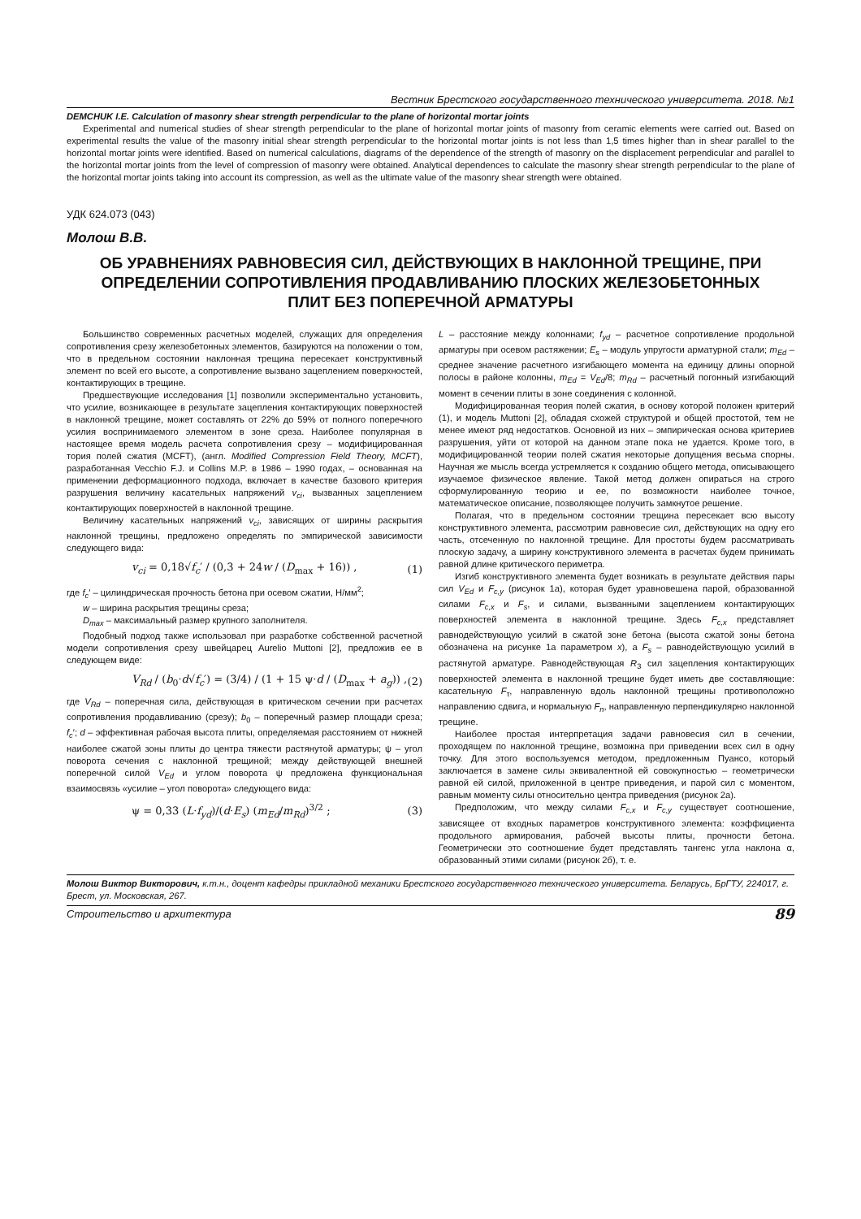Вестник Брестского государственного технического университета. 2018. №1
DEMCHUK I.E. Calculation of masonry shear strength perpendicular to the plane of horizontal mortar joints
Experimental and numerical studies of shear strength perpendicular to the plane of horizontal mortar joints of masonry from ceramic elements were carried out. Based on experimental results the value of the masonry initial shear strength perpendicular to the horizontal mortar joints is not less than 1,5 times higher than in shear parallel to the horizontal mortar joints were identified. Based on numerical calculations, diagrams of the dependence of the strength of masonry on the displacement perpendicular and parallel to the horizontal mortar joints from the level of compression of masonry were obtained. Analytical dependences to calculate the masonry shear strength perpendicular to the plane of the horizontal mortar joints taking into account its compression, as well as the ultimate value of the masonry shear strength were obtained.
УДК 624.073 (043)
Молош В.В.
ОБ УРАВНЕНИЯХ РАВНОВЕСИЯ СИЛ, ДЕЙСТВУЮЩИХ В НАКЛОННОЙ ТРЕЩИНЕ, ПРИ ОПРЕДЕЛЕНИИ СОПРОТИВЛЕНИЯ ПРОДАВЛИВАНИЮ ПЛОСКИХ ЖЕЛЕЗОБЕТОННЫХ ПЛИТ БЕЗ ПОПЕРЕЧНОЙ АРМАТУРЫ
Большинство современных расчетных моделей, служащих для определения сопротивления срезу железобетонных элементов, базируются на положении о том, что в предельном состоянии наклонная трещина пересекает конструктивный элемент по всей его высоте, а сопротивление вызвано зацеплением поверхностей, контактирующих в трещине.
Предшествующие исследования [1] позволили экспериментально установить, что усилие, возникающее в результате зацепления контактирующих поверхностей в наклонной трещине, может составлять от 22% до 59% от полного поперечного усилия воспринимаемого элементом в зоне среза. Наиболее популярная в настоящее время модель расчета сопротивления срезу – модифицированная тория полей сжатия (MCFT), (англ. Modified Compression Field Theory, MCFT), разработанная Vecchio F.J. и Collins M.P. в 1986 – 1990 годах, – основанная на применении деформационного подхода, включает в качестве базового критерия разрушения величину касательных напряжений v<sub>ci</sub>, вызванных зацеплением контактирующих поверхностей в наклонной трещине.
Величину касательных напряжений v<sub>ci</sub>, зависящих от ширины раскрытия наклонной трещины, предложено определять по эмпирической зависимости следующего вида:
v<sub>ci</sub> = 0,18√f<sub>c</sub>′ / (0,3 + 24w / (D<sub>max</sub> + 16)) , (1)
где f<sub>c</sub>′ – цилиндрическая прочность бетона при осевом сжатии, Н/мм<sup>2</sup>;
w – ширина раскрытия трещины среза;
D<sub>max</sub> – максимальный размер крупного заполнителя.
Подобный подход также использовал при разработке собственной расчетной модели сопротивления срезу швейцарец Aurelio Muttoni [2], предложив ее в следующем виде:
V<sub>Rd</sub> / (b<sub>0</sub>·d√f<sub>c</sub>′) = (3/4) / (1 + 15 ψ·d / (D<sub>max</sub> + a<sub>g</sub>)) , (2)
где V<sub>Rd</sub> – поперечная сила, действующая в критическом сечении при расчетах сопротивления продавливанию (срезу); b<sub>0</sub> – поперечный размер площади среза; f<sub>c</sub>′; d – эффективная рабочая высота плиты, определяемая расстоянием от нижней наиболее сжатой зоны плиты до центра тяжести растянутой арматуры; ψ – угол поворота сечения с наклонной трещиной; между действующей внешней поперечной силой V<sub>Ed</sub> и углом поворота ψ предложена функциональная взаимосвязь «усилие – угол поворота» следующего вида:
ψ = 0,33 (L·f<sub>yd</sub>)/(d·E<sub>s</sub>) (m<sub>Ed</sub>/m<sub>Rd</sub>)<sup>3/2</sup> ; (3)
L – расстояние между колоннами; f<sub>yd</sub> – расчетное сопротивление продольной арматуры при осевом растяжении; E<sub>s</sub> – модуль упругости арматурной стали; m<sub>Ed</sub> – среднее значение расчетного изгибающего момента на единицу длины опорной полосы в районе колонны, m<sub>Ed</sub> = V<sub>Ed</sub>/8; m<sub>Rd</sub> – расчетный погонный изгибающий момент в сечении плиты в зоне соединения с колонной.
Модифицированная теория полей сжатия, в основу которой положен критерий (1), и модель Muttoni [2], обладая схожей структурой и общей простотой, тем не менее имеют ряд недостатков. Основной из них – эмпирическая основа критериев разрушения, уйти от которой на данном этапе пока не удается. Кроме того, в модифицированной теории полей сжатия некоторые допущения весьма спорны. Научная же мысль всегда устремляется к созданию общего метода, описывающего изучаемое физическое явление. Такой метод должен опираться на строго сформулированную теорию и ее, по возможности наиболее точное, математическое описание, позволяющее получить замкнутое решение.
Полагая, что в предельном состоянии трещина пересекает всю высоту конструктивного элемента, рассмотрим равновесие сил, действующих на одну его часть, отсеченную по наклонной трещине. Для простоты будем рассматривать плоскую задачу, а ширину конструктивного элемента в расчетах будем принимать равной длине критического периметра.
Изгиб конструктивного элемента будет возникать в результате действия пары сил V<sub>Ed</sub> и F<sub>c,y</sub> (рисунок 1а), которая будет уравновешена парой, образованной силами F<sub>c,x</sub> и F<sub>s</sub>, и силами, вызванными зацеплением контактирующих поверхностей элемента в наклонной трещине. Здесь F<sub>c,x</sub> представляет равнодействующую усилий в сжатой зоне бетона (высота сжатой зоны бетона обозначена на рисунке 1а параметром x), а F<sub>s</sub> – равнодействующую усилий в растянутой арматуре. Равнодействующая R<sub>3</sub> сил зацепления контактирующих поверхностей элемента в наклонной трещине будет иметь две составляющие: касательную F<sub>τ</sub>, направленную вдоль наклонной трещины противоположно направлению сдвига, и нормальную F<sub>n</sub>, направленную перпендикулярно наклонной трещине.
Наиболее простая интерпретация задачи равновесия сил в сечении, проходящем по наклонной трещине, возможна при приведении всех сил в одну точку. Для этого воспользуемся методом, предложенным Пуансо, который заключается в замене силы эквивалентной ей совокупностью – геометрически равной ей силой, приложенной в центре приведения, и парой сил с моментом, равным моменту силы относительно центра приведения (рисунок 2а).
Предположим, что между силами F<sub>c,x</sub> и F<sub>c,y</sub> существует соотношение, зависящее от входных параметров конструктивного элемента: коэффициента продольного армирования, рабочей высоты плиты, прочности бетона. Геометрически это соотношение будет представлять тангенс угла наклона α, образованный этими силами (рисунок 2б), т. е.
Молош Виктор Викторович, к.т.н., доцент кафедры прикладной механики Брестского государственного технического университета. Беларусь, БрГТУ, 224017, г. Брест, ул. Московская, 267.
Строительство и архитектура 89